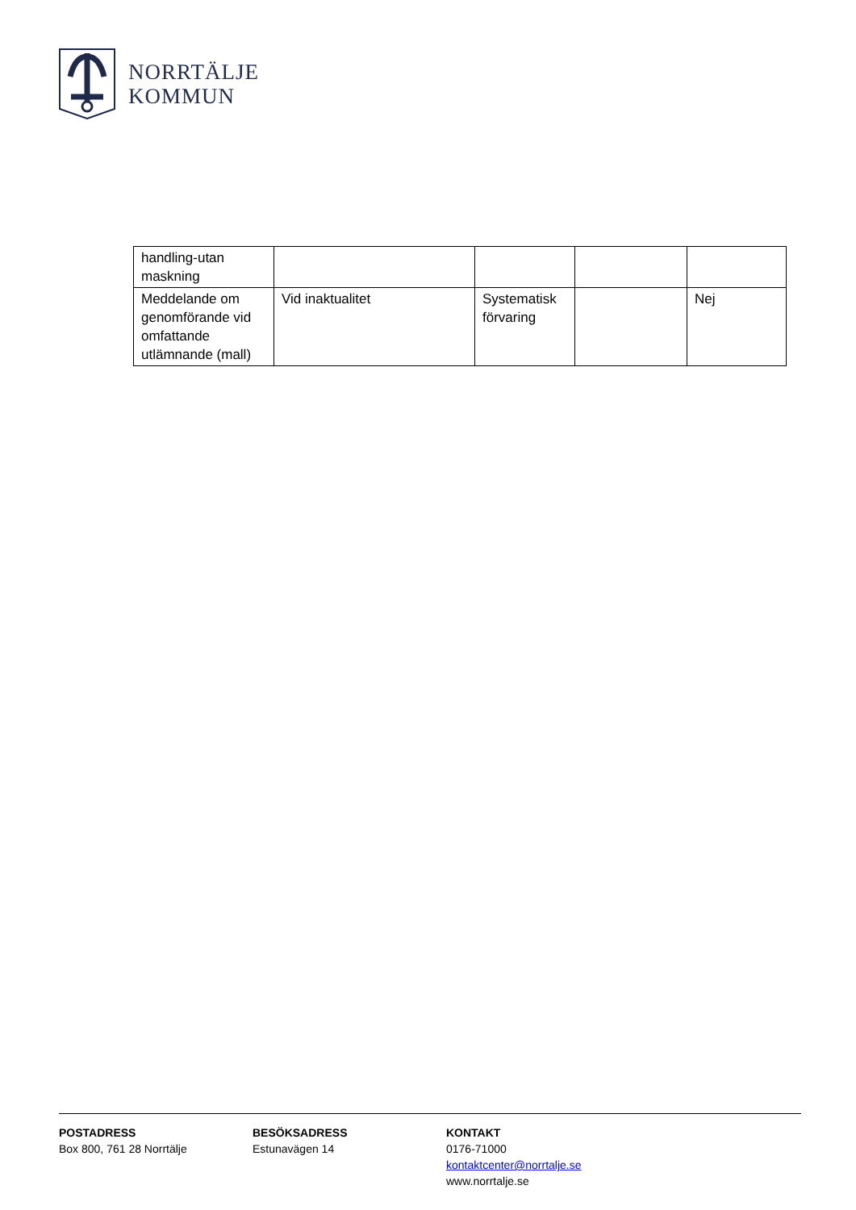NORRTÄLJE
KOMMUN
| handling-utan maskning | | | | |
| Meddelande om genomförande vid omfattande utlämnande (mall) | Vid inaktualitet | Systematisk förvaring | | Nej |
POSTADRESS
Box 800, 761 28 Norrtälje
BESÖKSADRESS
Estunavägen 14
KONTAKT
0176-71000
kontaktcenter@norrtalje.se
www.norrtalje.se